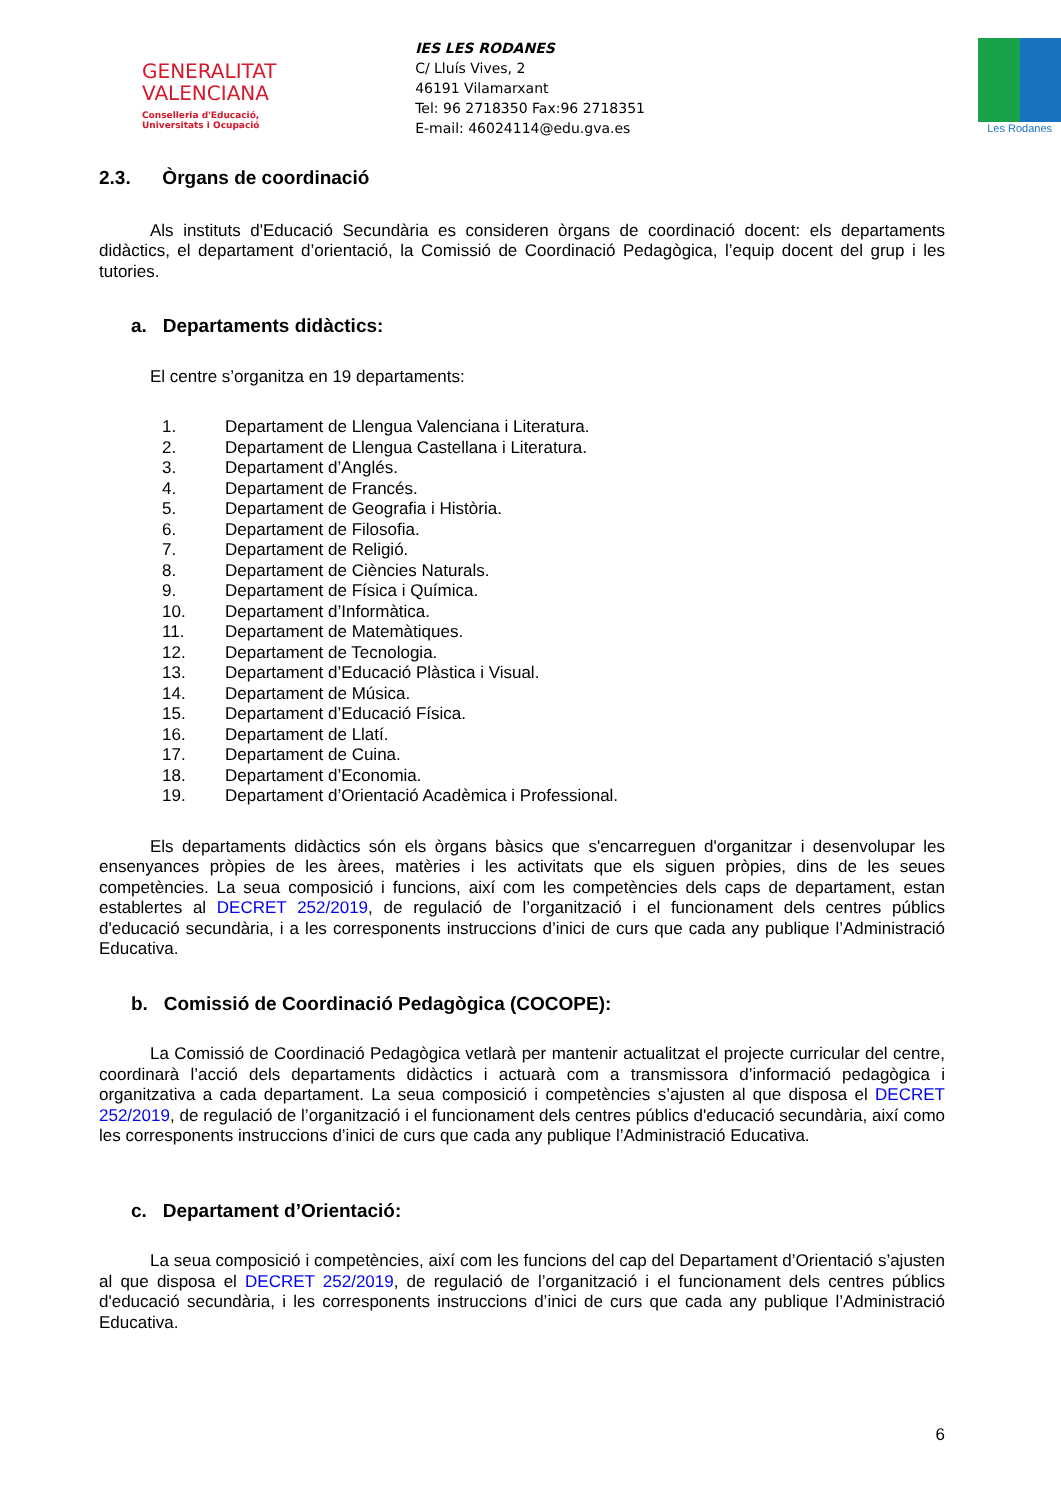GENERALITAT
VALENCIANA
Conselleria d'Educació,
Universitats i Ocupació
IES LES RODANES
C/ Lluís Vives, 2
46191 Vilamarxant
Tel: 96 2718350 Fax:96 2718351
E-mail: 46024114@edu.gva.es
Les Rodanes
2.3. Òrgans de coordinació
Als instituts d'Educació Secundària es consideren òrgans de coordinació docent: els departaments didàctics, el departament d’orientació, la Comissió de Coordinació Pedagògica, l’equip docent del grup i les tutories.
a. Departaments didàctics:
El centre s’organitza en 19 departaments:
1. Departament de Llengua Valenciana i Literatura.
2. Departament de Llengua Castellana i Literatura.
3. Departament d’Anglés.
4. Departament de Francés.
5. Departament de Geografia i Història.
6. Departament de Filosofia.
7. Departament de Religió.
8. Departament de Ciències Naturals.
9. Departament de Física i Química.
10. Departament d’Informàtica.
11. Departament de Matemàtiques.
12. Departament de Tecnologia.
13. Departament d’Educació Plàstica i Visual.
14. Departament de Música.
15. Departament d’Educació Física.
16. Departament de Llatí.
17. Departament de Cuina.
18. Departament d’Economia.
19. Departament d’Orientació Acadèmica i Professional.
Els departaments didàctics són els òrgans bàsics que s'encarreguen d'organitzar i desenvolupar les ensenyances pròpies de les àrees, matèries i les activitats que els siguen pròpies, dins de les seues competències. La seua composició i funcions, així com les competències dels caps de departament, estan establertes al DECRET 252/2019, de regulació de l’organització i el funcionament dels centres públics d'educació secundària, i a les corresponents instruccions d’inici de curs que cada any publique l’Administració Educativa.
b. Comissió de Coordinació Pedagògica (COCOPE):
La Comissió de Coordinació Pedagògica vetlarà per mantenir actualitzat el projecte curricular del centre, coordinarà l’acció dels departaments didàctics i actuarà com a transmissora d’informació pedagògica i organitzativa a cada departament. La seua composició i competències s’ajusten al que disposa el DECRET 252/2019, de regulació de l’organització i el funcionament dels centres públics d'educació secundària, així como les corresponents instruccions d’inici de curs que cada any publique l’Administració Educativa.
c. Departament d’Orientació:
La seua composició i competències, així com les funcions del cap del Departament d’Orientació s’ajusten al que disposa el DECRET 252/2019, de regulació de l’organització i el funcionament dels centres públics d'educació secundària, i les corresponents instruccions d’inici de curs que cada any publique l’Administració Educativa.
6